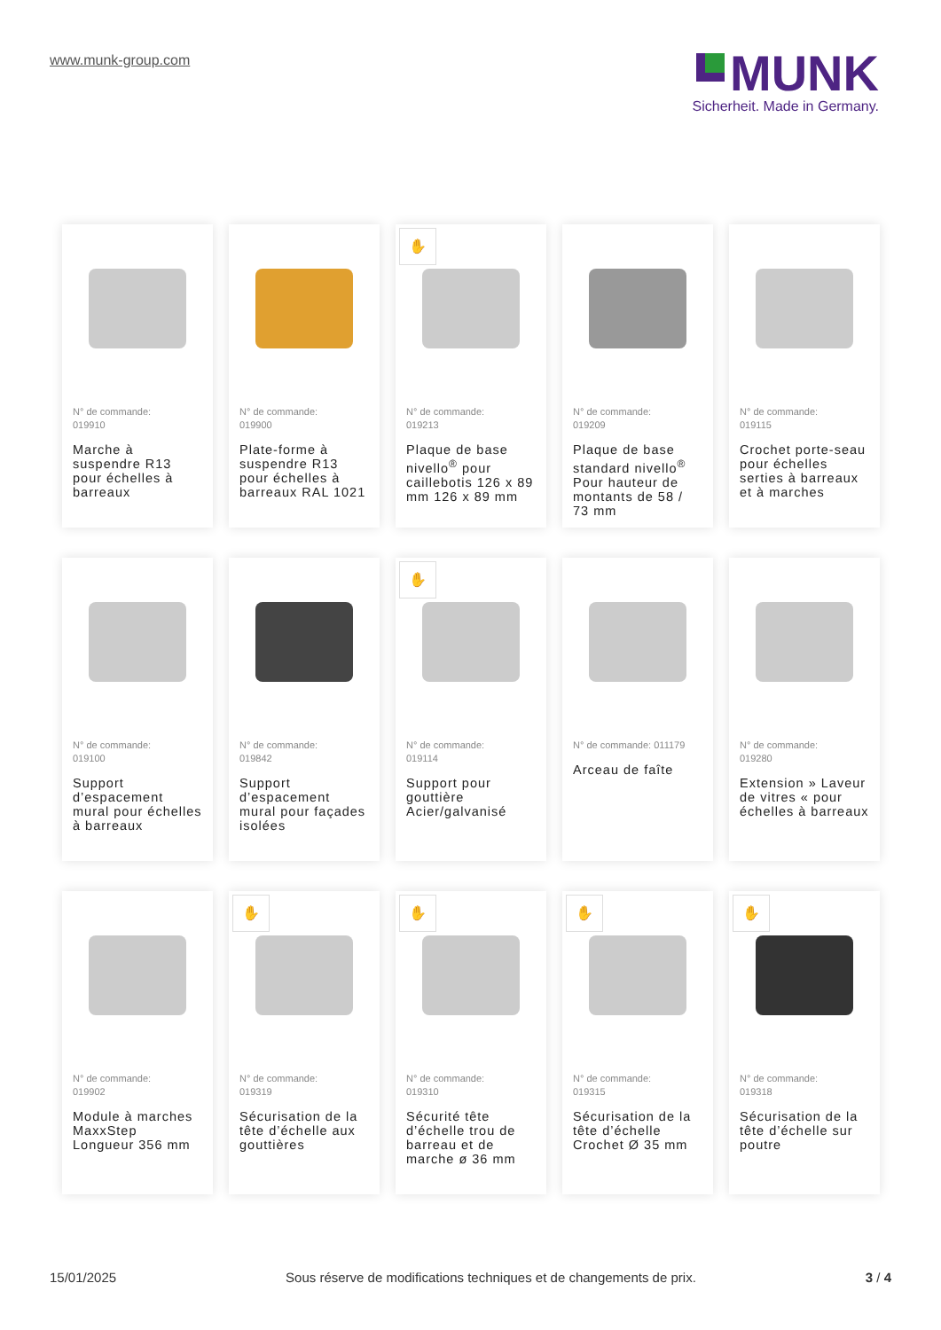www.munk-group.com
MUNK
Sicherheit. Made in Germany.
N° de commande:
019910
Marche à suspendre R13 pour échelles à barreaux
N° de commande:
019900
Plate-forme à suspendre R13 pour échelles à barreaux RAL 1021
✋
N° de commande:
019213
Plaque de base nivello<sup>®</sup> pour caillebotis 126 x 89 mm 126 x 89 mm
N° de commande:
019209
Plaque de base standard nivello<sup>®</sup> Pour hauteur de montants de 58 / 73 mm
N° de commande:
019115
Crochet porte-seau pour échelles serties à barreaux et à marches
N° de commande:
019100
Support d’espacement mural pour échelles à barreaux
N° de commande:
019842
Support d’espacement mural pour façades isolées
✋
N° de commande:
019114
Support pour gouttière Acier/galvanisé
N° de commande: 011179
Arceau de faîte
N° de commande:
019280
Extension » Laveur de vitres « pour échelles à barreaux
N° de commande:
019902
Module à marches MaxxStep Longueur 356 mm
✋
N° de commande:
019319
Sécurisation de la tête d’échelle aux gouttières
✋
N° de commande:
019310
Sécurité tête d’échelle trou de barreau et de marche ø 36 mm
✋
N° de commande:
019315
Sécurisation de la tête d’échelle Crochet Ø 35 mm
✋
N° de commande:
019318
Sécurisation de la tête d’échelle sur poutre
15/01/2025 Sous réserve de modifications techniques et de changements de prix. 3 / 4